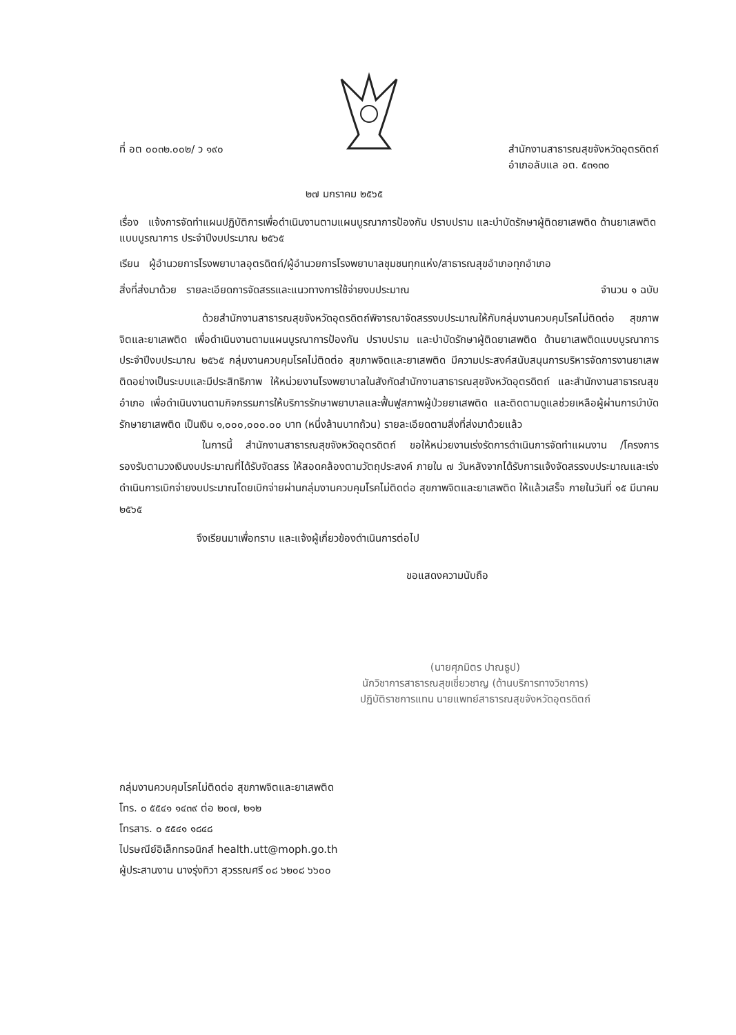ที่ อต ๐๐๓๒.๐๐๒/ ว ๑๙๐ สำนักงานสาธารณสุขจังหวัดอุตรดิตถ์
อำเภอลับแล อต. ๕๓๑๓๐
๒๗ มกราคม ๒๕๖๕
เรื่อง แจ้งการจัดทำแผนปฏิบัติการเพื่อดำเนินงานตามแผนบูรณาการป้องกัน ปราบปราม และบำบัดรักษาผู้ติดยาเสพติด ด้านยาเสพติดแบบบูรณาการ ประจำปีงบประมาณ ๒๕๖๕
เรียน ผู้อำนวยการโรงพยาบาลอุตรดิตถ์/ผู้อำนวยการโรงพยาบาลชุมชนทุกแห่ง/สาธารณสุขอำเภอทุกอำเภอ
สิ่งที่ส่งมาด้วย รายละเอียดการจัดสรรและแนวทางการใช้จ่ายงบประมาณ จำนวน ๑ ฉบับ
ด้วยสำนักงานสาธารณสุขจังหวัดอุตรดิตถ์พิจารณาจัดสรรงบประมาณให้กับกลุ่มงานควบคุมโรคไม่ติดต่อ สุขภาพจิตและยาเสพติด เพื่อดำเนินงานตามแผนบูรณาการป้องกัน ปราบปราม และบำบัดรักษาผู้ติดยาเสพติด ด้านยาเสพติดแบบบูรณาการ ประจำปีงบประมาณ ๒๕๖๕ กลุ่มงานควบคุมโรคไม่ติดต่อ สุขภาพจิตและยาเสพติด มีความประสงค์สนับสนุนการบริหารจัดการงานยาเสพติดอย่างเป็นระบบและมีประสิทธิภาพ ให้หน่วยงานโรงพยาบาลในสังกัดสำนักงานสาธารณสุขจังหวัดอุตรดิตถ์ และสำนักงานสาธารณสุขอำเภอ เพื่อดำเนินงานตามกิจกรรมการให้บริการรักษาพยาบาลและฟื้นฟูสภาพผู้ป่วยยาเสพติด และติดตามดูแลช่วยเหลือผู้ผ่านการบำบัดรักษายาเสพติด เป็นเงิน ๑,๐๐๐,๐๐๐.๐๐ บาท (หนึ่งล้านบาทถ้วน) รายละเอียดตามสิ่งที่ส่งมาด้วยแล้ว
ในการนี้ สำนักงานสาธารณสุขจังหวัดอุตรดิตถ์ ขอให้หน่วยงานเร่งรัดการดำเนินการจัดทำแผนงาน /โครงการ รองรับตามวงเงินงบประมาณที่ได้รับจัดสรร ให้สอดคล้องตามวัตถุประสงค์ ภายใน ๗ วันหลังจากได้รับการแจ้งจัดสรรงบประมาณและเร่งดำเนินการเบิกจ่ายงบประมาณโดยเบิกจ่ายผ่านกลุ่มงานควบคุมโรคไม่ติดต่อ สุขภาพจิตและยาเสพติด ให้แล้วเสร็จ ภายในวันที่ ๑๕ มีนาคม ๒๕๖๕
จึงเรียนมาเพื่อทราบ และแจ้งผู้เกี่ยวข้องดำเนินการต่อไป
ขอแสดงความนับถือ
(นายศุภมิตร ปาณธูป)
นักวิชาการสาธารณสุขเชี่ยวชาญ (ด้านบริการทางวิชาการ)
ปฏิบัติราชการแทน นายแพทย์สาธารณสุขจังหวัดอุตรดิตถ์
กลุ่มงานควบคุมโรคไม่ติดต่อ สุขภาพจิตและยาเสพติด
โทร. ๐ ๕๕๔๑ ๑๔๓๙ ต่อ ๒๐๗, ๒๑๒
โทรสาร. ๐ ๕๕๔๑ ๑๘๔๘
ไปรษณีย์อิเล็กทรอนิกส์ health.utt@moph.go.th
ผู้ประสานงาน นางรุ่งทิวา สุวรรณศรี ๐๘ ๖๒๐๘ ๖๖๐๐